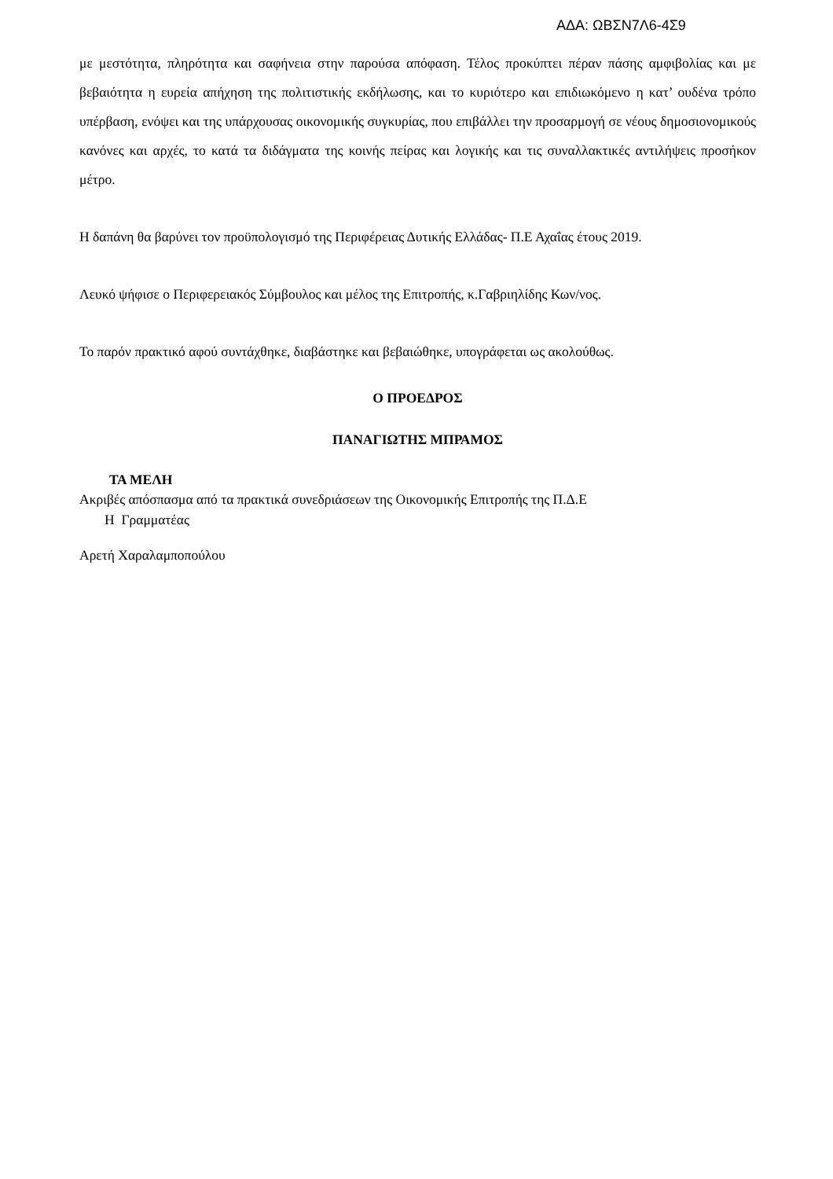ΑΔΑ: ΩΒΣΝ7Λ6-4Σ9
με μεστότητα, πληρότητα και σαφήνεια στην παρούσα απόφαση. Τέλος προκύπτει πέραν πάσης αμφιβολίας και με βεβαιότητα η ευρεία απήχηση της πολιτιστικής εκδήλωσης, και το κυριότερο και επιδιωκόμενο η κατ’ ουδένα τρόπο υπέρβαση, ενόψει και της υπάρχουσας οικονομικής συγκυρίας, που επιβάλλει την προσαρμογή σε νέους δημοσιονομικούς κανόνες και αρχές, το κατά τα διδάγματα της κοινής πείρας και λογικής και τις συναλλακτικές αντιλήψεις προσήκον μέτρο.
Η δαπάνη θα βαρύνει τον προϋπολογισμό της Περιφέρειας Δυτικής Ελλάδας- Π.Ε Αχαΐας έτους 2019.
Λευκό ψήφισε ο Περιφερειακός Σύμβουλος και μέλος της Επιτροπής, κ.Γαβριηλίδης Κων/νος.
Το παρόν πρακτικό αφού συντάχθηκε, διαβάστηκε και βεβαιώθηκε, υπογράφεται ως ακολούθως.
Ο ΠΡΟΕΔΡΟΣ
ΠΑΝΑΓΙΩΤΗΣ ΜΠΡΑΜΟΣ
ΤΑ ΜΕΛΗ
Ακριβές απόσπασμα από τα πρακτικά συνεδριάσεων της Οικονομικής Επιτροπής της Π.Δ.Ε
Η Γραμματέας
Αρετή Χαραλαμποπούλου